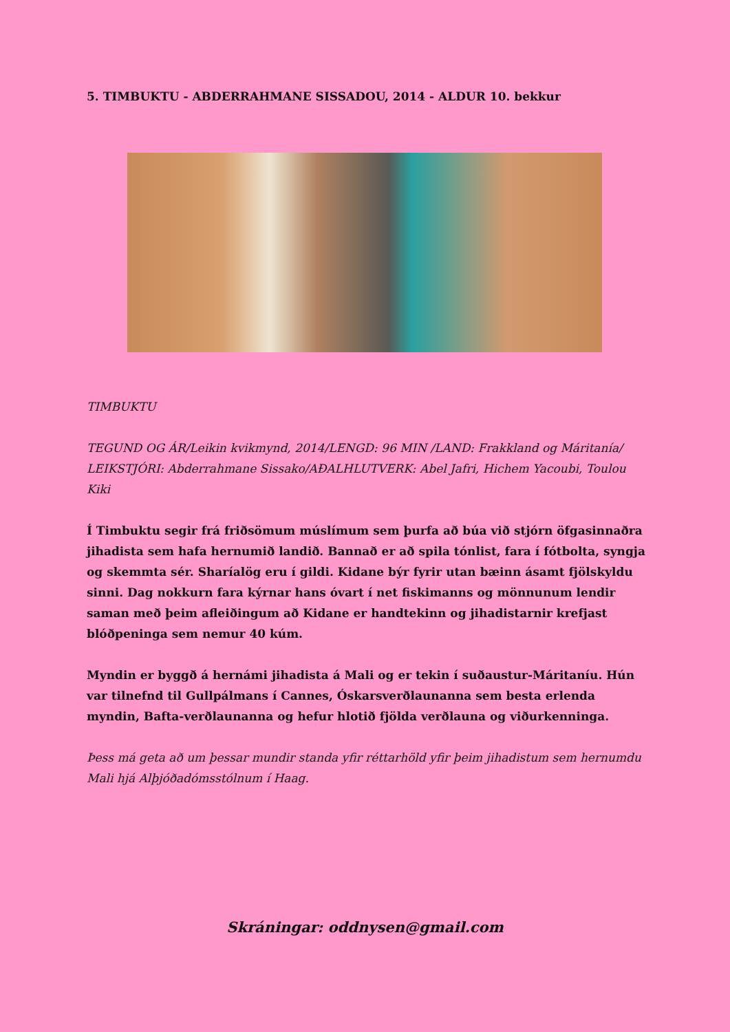5. TIMBUKTU - ABDERRAHMANE SISSADOU, 2014 - ALDUR 10. bekkur
TIMBUKTU
TEGUND OG ÁR/Leikin kvikmynd, 2014/LENGD: 96 MIN /LAND: Frakkland og Máritanía/ LEIKSTJÓRI: Abderrahmane Sissako/AÐALHLUTVERK: Abel Jafri, Hichem Yacoubi, Toulou Kiki
Í Timbuktu segir frá friðsömum múslímum sem þurfa að búa við stjórn öfgasinnaðra jihadista sem hafa hernumið landið. Bannað er að spila tónlist, fara í fótbolta, syngja og skemmta sér. Sharíalög eru í gildi. Kidane býr fyrir utan bæinn ásamt fjölskyldu sinni. Dag nokkurn fara kýrnar hans óvart í net fiskimanns og mönnunum lendir saman með þeim afleiðingum að Kidane er handtekinn og jihadistarnir krefjast blóðpeninga sem nemur 40 kúm.
Myndin er byggð á hernámi jihadista á Mali og er tekin í suðaustur-Máritaníu. Hún var tilnefnd til Gullpálmans í Cannes, Óskarsverðlaunanna sem besta erlenda myndin, Bafta-verðlaunanna og hefur hlotið fjölda verðlauna og viðurkenninga.
Þess má geta að um þessar mundir standa yfir réttarhöld yfir þeim jihadistum sem hernumdu Mali hjá Alþjóðadómsstólnum í Haag.
Skráningar: oddnysen@gmail.com